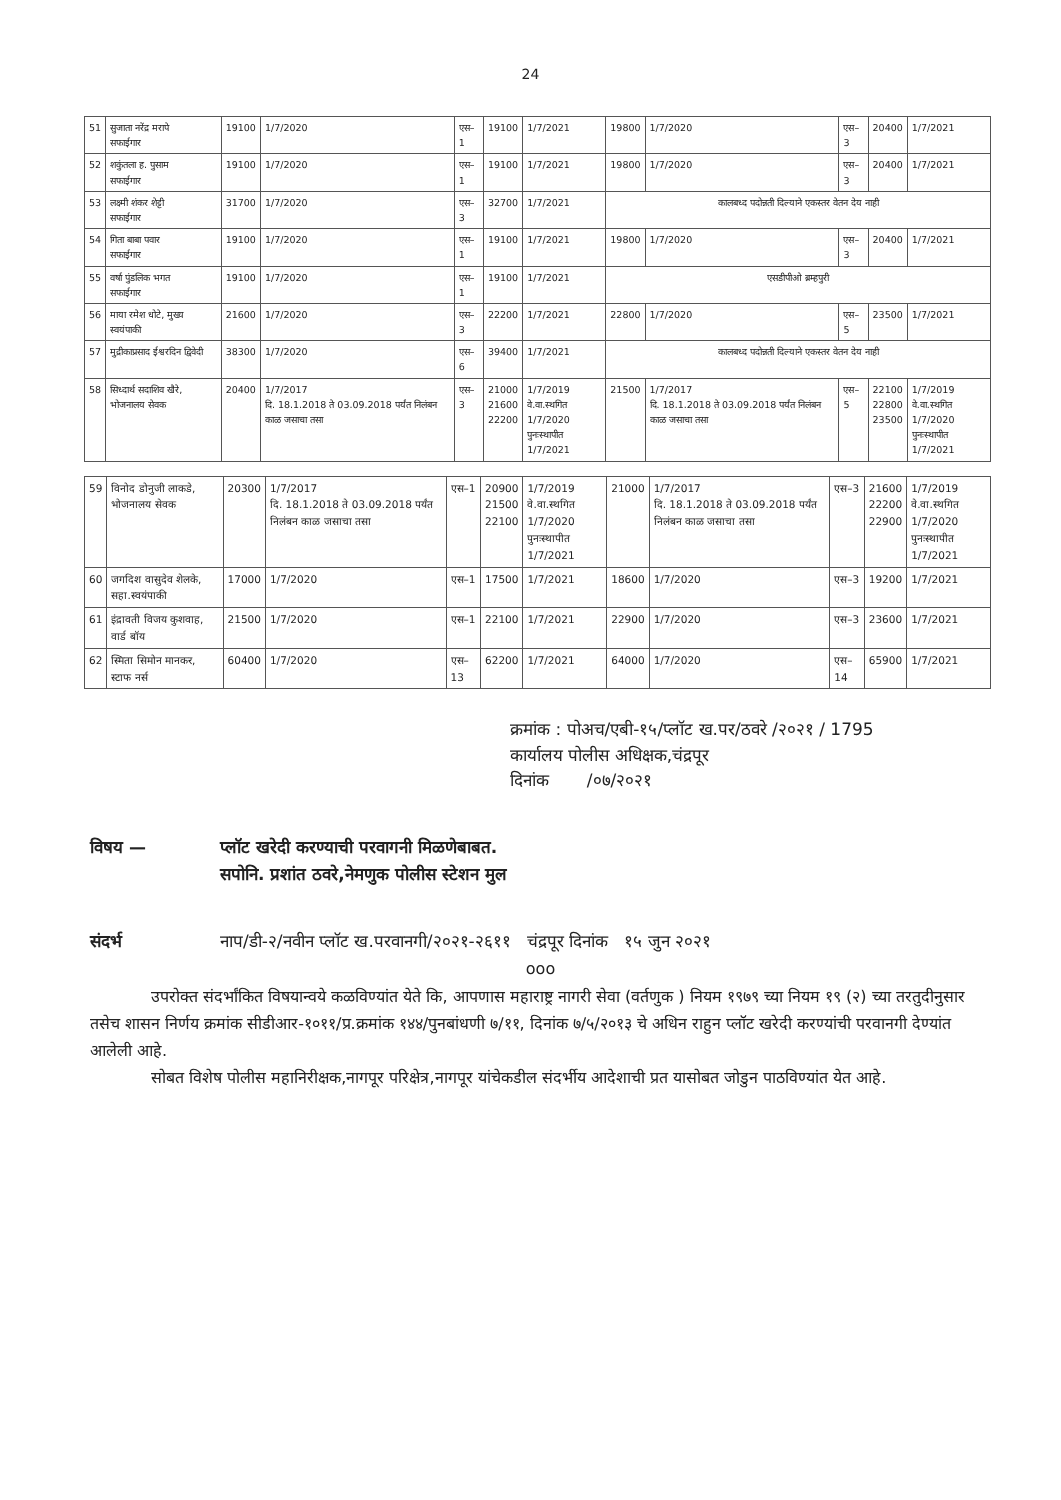24
| 51 | सुजाता नरेंद्र मरापे सफाईगार | 19100 | 1/7/2020 | एस–1 | 19100 | 1/7/2021 | 19800 | 1/7/2020 | एस–3 | 20400 | 1/7/2021 |
| 52 | शकुंतला ह. पुसाम सफाईगार | 19100 | 1/7/2020 | एस–1 | 19100 | 1/7/2021 | 19800 | 1/7/2020 | एस–3 | 20400 | 1/7/2021 |
| 53 | लक्ष्मी शंकर शेट्टी सफाईगार | 31700 | 1/7/2020 | एस–3 | 32700 | 1/7/2021 | कालबध्द पदोन्नती दिल्याने एकस्तर वेतन देय नाही | | | | |
| 54 | गिता बाबा पवार सफाईगार | 19100 | 1/7/2020 | एस–1 | 19100 | 1/7/2021 | 19800 | 1/7/2020 | एस–3 | 20400 | 1/7/2021 |
| 55 | वर्षा पुंडलिक भगत सफाईगार | 19100 | 1/7/2020 | एस–1 | 19100 | 1/7/2021 | एसडीपीओ ब्रम्हपुरी | | | | |
| 56 | माया रमेश धोटे, मुख्य स्वयंपाकी | 21600 | 1/7/2020 | एस–3 | 22200 | 1/7/2021 | 22800 | 1/7/2020 | एस–5 | 23500 | 1/7/2021 |
| 57 | मुद्रीकाप्रसाद ईश्वरदिन द्विवेदी | 38300 | 1/7/2020 | एस–6 | 39400 | 1/7/2021 | कालबध्द पदोन्नती दिल्याने एकस्तर वेतन देय नाही | | | | |
| 58 | सिध्दार्थ सदाशिव खैरे, भोजनालय सेवक | 20400 | 1/7/2017 दि. 18.1.2018 ते 03.09.2018 पर्यंत निलंबन काळ जसाचा तसा | एस–3 | 21000 21600 22200 | 1/7/2019 वे.वा.स्थगित 1/7/2020 पुनःस्थापीत 1/7/2021 | 21500 | 1/7/2017 दि. 18.1.2018 ते 03.09.2018 पर्यंत निलंबन काळ जसाचा तसा | एस–5 | 22100 22800 23500 | 1/7/2019 वे.वा.स्थगित 1/7/2020 पुनःस्थापीत 1/7/2021 |
| 59 | विनोद डोनुजी लाकडे, भोजनालय सेवक | 20300 | 1/7/2017 दि. 18.1.2018 ते 03.09.2018 पर्यंत निलंबन काळ जसाचा तसा | एस–1 | 20900 21500 22100 | 1/7/2019 वे.वा.स्थगित 1/7/2020 पुनःस्थापीत 1/7/2021 | 21000 | 1/7/2017 दि. 18.1.2018 ते 03.09.2018 पर्यंत निलंबन काळ जसाचा तसा | एस–3 | 21600 22200 22900 | 1/7/2019 वे.वा.स्थगित 1/7/2020 पुनःस्थापीत 1/7/2021 |
| 60 | जगदिश वासुदेव शेलके, सहा.स्वयंपाकी | 17000 | 1/7/2020 | एस–1 | 17500 | 1/7/2021 | 18600 | 1/7/2020 | एस–3 | 19200 | 1/7/2021 |
| 61 | इंद्रावती विजय कुशवाह, वार्ड बॉय | 21500 | 1/7/2020 | एस–1 | 22100 | 1/7/2021 | 22900 | 1/7/2020 | एस–3 | 23600 | 1/7/2021 |
| 62 | स्मिता सिमोन मानकर, स्टाफ नर्स | 60400 | 1/7/2020 | एस–13 | 62200 | 1/7/2021 | 64000 | 1/7/2020 | एस–14 | 65900 | 1/7/2021 |
क्रमांक : पोअच/एबी-१५/प्लॉट ख.पर/ठवरे /२०२१ / 1795
कार्यालय पोलीस अधिक्षक,चंद्रपूर
दिनांक /०७/२०२१
विषय — प्लॉट खरेदी करण्याची परवागनी मिळणेबाबत.
सपोनि. प्रशांत ठवरे,नेमणुक पोलीस स्टेशन मुल
संदर्भ नाप/डी-२/नवीन प्लॉट ख.परवानगी/२०२१-२६११ चंद्रपूर दिनांक १५ जुन २०२१
ooo
उपरोक्त संदर्भांकित विषयान्वये कळविण्यांत येते कि, आपणास महाराष्ट्र नागरी सेवा (वर्तणुक ) नियम १९७९ च्या नियम १९ (२) च्या तरतुदीनुसार तसेच शासन निर्णय क्रमांक सीडीआर-१०११/प्र.क्रमांक १४४/पुनबांधणी ७/११, दिनांक ७/५/२०१३ चे अधिन राहुन प्लॉट खरेदी करण्यांची परवानगी देण्यांत आलेली आहे.
सोबत विशेष पोलीस महानिरीक्षक,नागपूर परिक्षेत्र,नागपूर यांचेकडील संदर्भीय आदेशाची प्रत यासोबत जोडुन पाठविण्यांत येत आहे.